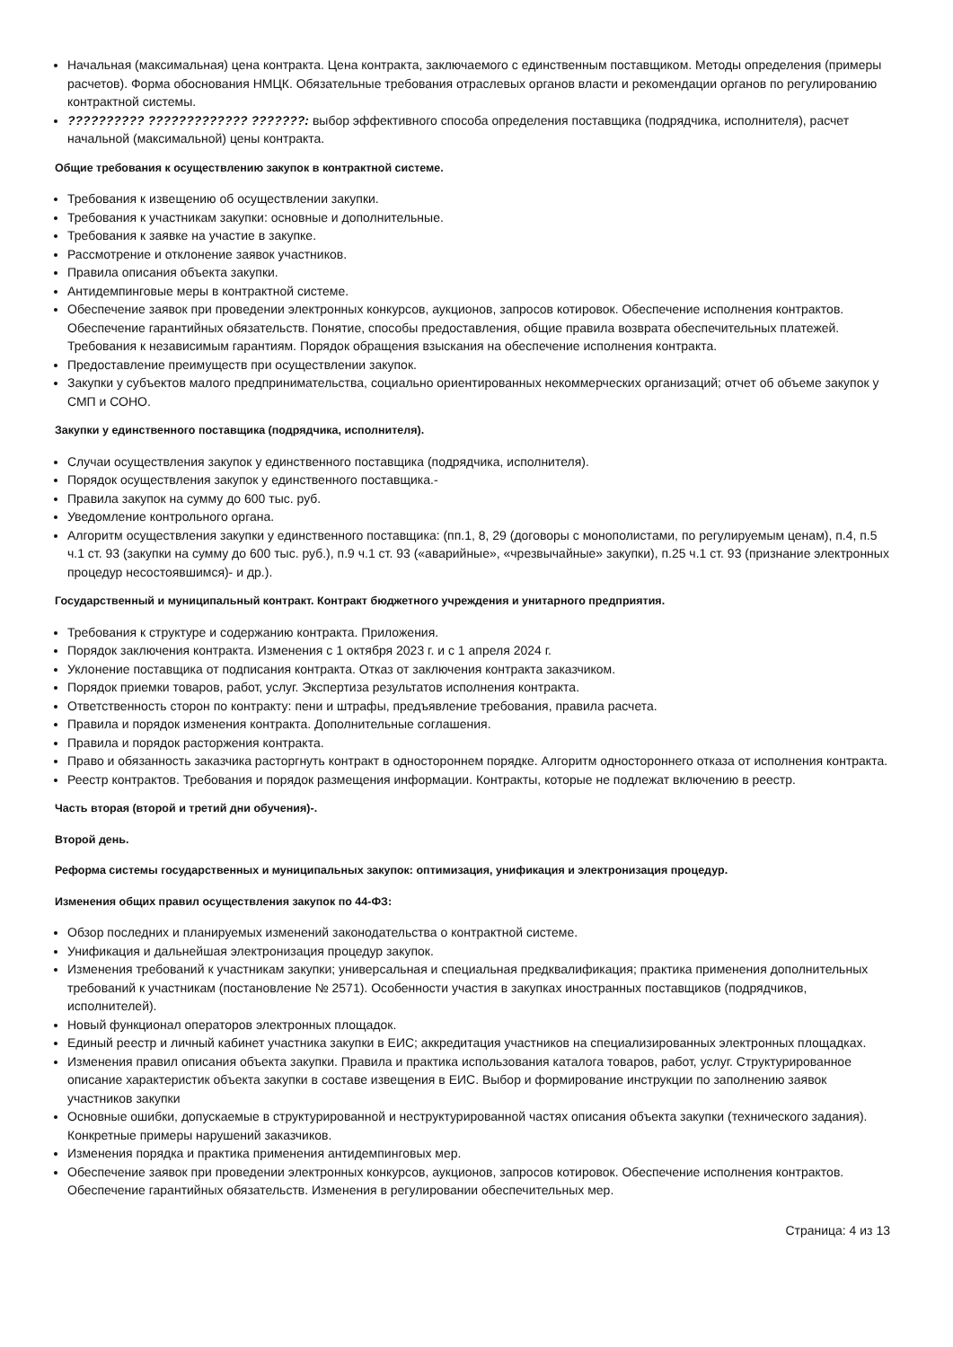Начальная (максимальная) цена контракта. Цена контракта, заключаемого с единственным поставщиком. Методы определения (примеры расчетов). Форма обоснования НМЦК. Обязательные требования отраслевых органов власти и рекомендации органов по регулированию контрактной системы.
?????????? ????????????? ???????: выбор эффективного способа определения поставщика (подрядчика, исполнителя), расчет начальной (максимальной) цены контракта.
Общие требования к осуществлению закупок в контрактной системе.
Требования к извещению об осуществлении закупки.
Требования к участникам закупки: основные и дополнительные.
Требования к заявке на участие в закупке.
Рассмотрение и отклонение заявок участников.
Правила описания объекта закупки.
Антидемпинговые меры в контрактной системе.
Обеспечение заявок при проведении электронных конкурсов, аукционов, запросов котировок. Обеспечение исполнения контрактов. Обеспечение гарантийных обязательств. Понятие, способы предоставления, общие правила возврата обеспечительных платежей. Требования к независимым гарантиям. Порядок обращения взыскания на обеспечение исполнения контракта.
Предоставление преимуществ при осуществлении закупок.
Закупки у субъектов малого предпринимательства, социально ориентированных некоммерческих организаций; отчет об объеме закупок у СМП и СОНО.
Закупки у единственного поставщика (подрядчика, исполнителя).
Случаи осуществления закупок у единственного поставщика (подрядчика, исполнителя).
Порядок осуществления закупок у единственного поставщика.-
Правила закупок на сумму до 600 тыс. руб.
Уведомление контрольного органа.
Алгоритм осуществления закупки у единственного поставщика: (пп.1, 8, 29 (договоры с монополистами, по регулируемым ценам), п.4, п.5 ч.1 ст. 93 (закупки на сумму до 600 тыс. руб.), п.9 ч.1 ст. 93 («аварийные», «чрезвычайные» закупки), п.25 ч.1 ст. 93 (признание электронных процедур несостоявшимся)- и др.).
Государственный и муниципальный контракт. Контракт бюджетного учреждения и унитарного предприятия.
Требования к структуре и содержанию контракта. Приложения.
Порядок заключения контракта. Изменения с 1 октября 2023 г. и с 1 апреля 2024 г.
Уклонение поставщика от подписания контракта. Отказ от заключения контракта заказчиком.
Порядок приемки товаров, работ, услуг. Экспертиза результатов исполнения контракта.
Ответственность сторон по контракту: пени и штрафы, предъявление требования, правила расчета.
Правила и порядок изменения контракта. Дополнительные соглашения.
Правила и порядок расторжения контракта.
Право и обязанность заказчика расторгнуть контракт в одностороннем порядке. Алгоритм одностороннего отказа от исполнения контракта.
Реестр контрактов. Требования и порядок размещения информации. Контракты, которые не подлежат включению в реестр.
Часть вторая (второй и третий дни обучения)-.
Второй день.
Реформа системы государственных и муниципальных закупок: оптимизация, унификация и электронизация процедур.
Изменения общих правил осуществления закупок по 44-ФЗ:
Обзор последних и планируемых изменений законодательства о контрактной системе.
Унификация и дальнейшая электронизация процедур закупок.
Изменения требований к участникам закупки; универсальная и специальная предквалификация; практика применения дополнительных требований к участникам (постановление № 2571). Особенности участия в закупках иностранных поставщиков (подрядчиков, исполнителей).
Новый функционал операторов электронных площадок.
Единый реестр и личный кабинет участника закупки в ЕИС; аккредитация участников на специализированных электронных площадках.
Изменения правил описания объекта закупки. Правила и практика использования каталога товаров, работ, услуг. Структурированное описание характеристик объекта закупки в составе извещения в ЕИС. Выбор и формирование инструкции по заполнению заявок участников закупки
Основные ошибки, допускаемые в структурированной и неструктурированной частях описания объекта закупки (технического задания). Конкретные примеры нарушений заказчиков.
Изменения порядка и практика применения антидемпинговых мер.
Обеспечение заявок при проведении электронных конкурсов, аукционов, запросов котировок. Обеспечение исполнения контрактов. Обеспечение гарантийных обязательств. Изменения в регулировании обеспечительных мер.
Страница: 4 из 13